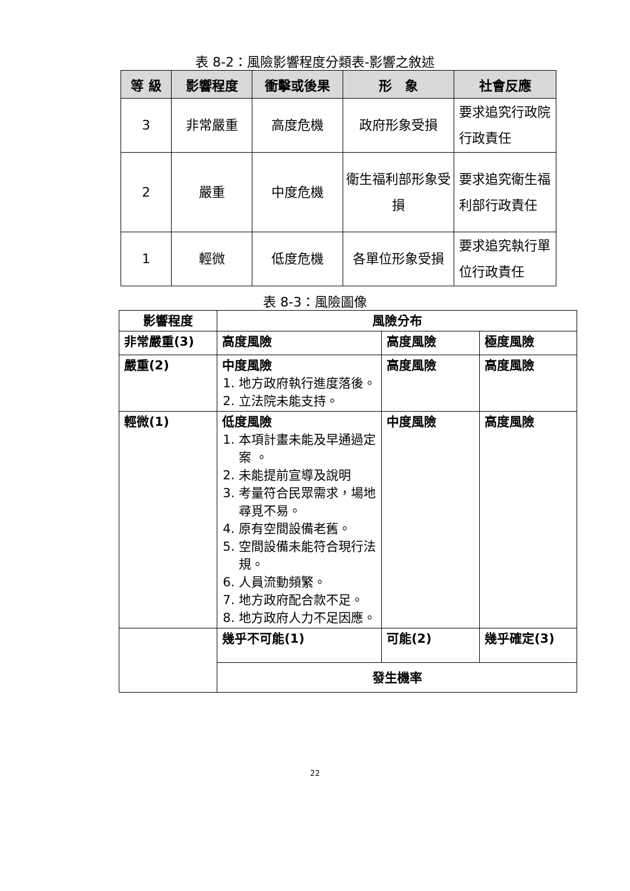表 8-2：風險影響程度分類表-影響之敘述
| 等 級 | 影響程度 | 衝擊或後果 | 形 象 | 社會反應 |
| --- | --- | --- | --- | --- |
| 3 | 非常嚴重 | 高度危機 | 政府形象受損 | 要求追究行政院行政責任 |
| 2 | 嚴重 | 中度危機 | 衛生福利部形象受損 | 要求追究衛生福利部行政責任 |
| 1 | 輕微 | 低度危機 | 各單位形象受損 | 要求追究執行單位行政責任 |
表 8-3：風險圖像
| 影響程度 | 風險分布 | | |
| 非常嚴重(3) | 高度風險 | 高度風險 | 極度風險 |
| 嚴重(2) | 中度風險 1. 地方政府執行進度落後。 2. 立法院未能支持。 | 高度風險 | 高度風險 |
| 輕微(1) | 低度風險 1. 本項計畫未能及早通過定案 。 2. 未能提前宣導及說明 3. 考量符合民眾需求，場地尋覓不易。 4. 原有空間設備老舊。 5. 空間設備未能符合現行法規。 6. 人員流動頻繁。 7. 地方政府配合款不足。 8. 地方政府人力不足因應。 | 中度風險 | 高度風險 |
| | 幾乎不可能(1) | 可能(2) | 幾乎確定(3) |
| | 發生機率 | | |
22